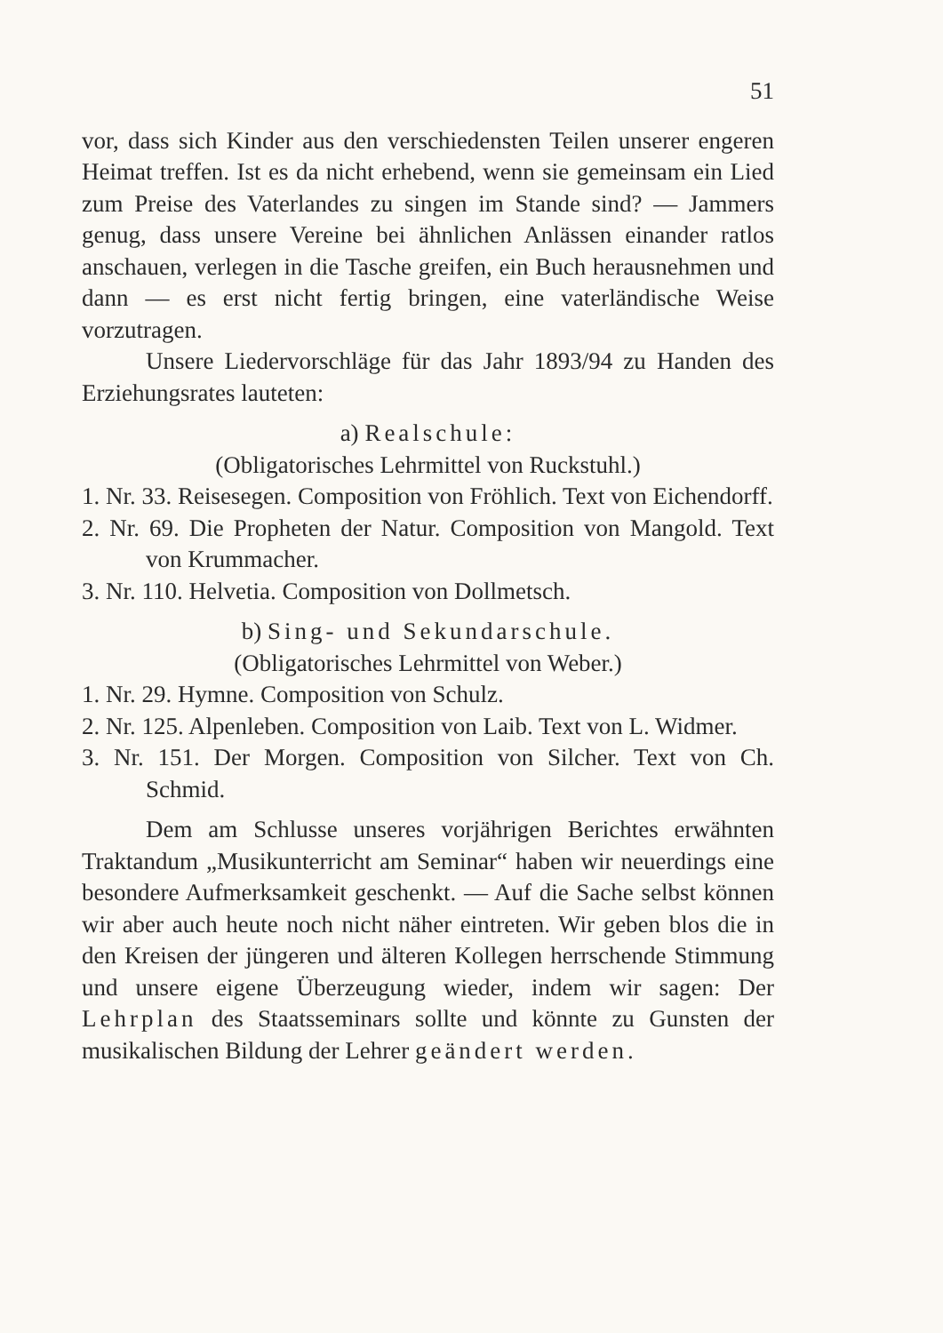51
vor, dass sich Kinder aus den verschiedensten Teilen unserer engeren Heimat treffen. Ist es da nicht erhebend, wenn sie gemeinsam ein Lied zum Preise des Vaterlandes zu singen im Stande sind? — Jammers genug, dass unsere Vereine bei ähnlichen Anlässen einander ratlos anschauen, verlegen in die Tasche greifen, ein Buch herausnehmen und dann — es erst nicht fertig bringen, eine vaterländische Weise vorzutragen.
Unsere Liedervorschläge für das Jahr 1893/94 zu Handen des Erziehungsrates lauteten:
a) Realschule:
(Obligatorisches Lehrmittel von Ruckstuhl.)
1. Nr. 33. Reisesegen. Composition von Fröhlich. Text von Eichendorff.
2. Nr. 69. Die Propheten der Natur. Composition von Mangold. Text von Krummacher.
3. Nr. 110. Helvetia. Composition von Dollmetsch.
b) Sing- und Sekundarschule.
(Obligatorisches Lehrmittel von Weber.)
1. Nr. 29. Hymne. Composition von Schulz.
2. Nr. 125. Alpenleben. Composition von Laib. Text von L. Widmer.
3. Nr. 151. Der Morgen. Composition von Silcher. Text von Ch. Schmid.
Dem am Schlusse unseres vorjährigen Berichtes erwähnten Traktandum „Musikunterricht am Seminar“ haben wir neuerdings eine besondere Aufmerksamkeit geschenkt. — Auf die Sache selbst können wir aber auch heute noch nicht näher eintreten. Wir geben blos die in den Kreisen der jüngeren und älteren Kollegen herrschende Stimmung und unsere eigene Überzeugung wieder, indem wir sagen: Der Lehrplan des Staatsseminars sollte und könnte zu Gunsten der musikalischen Bildung der Lehrer geändert werden.